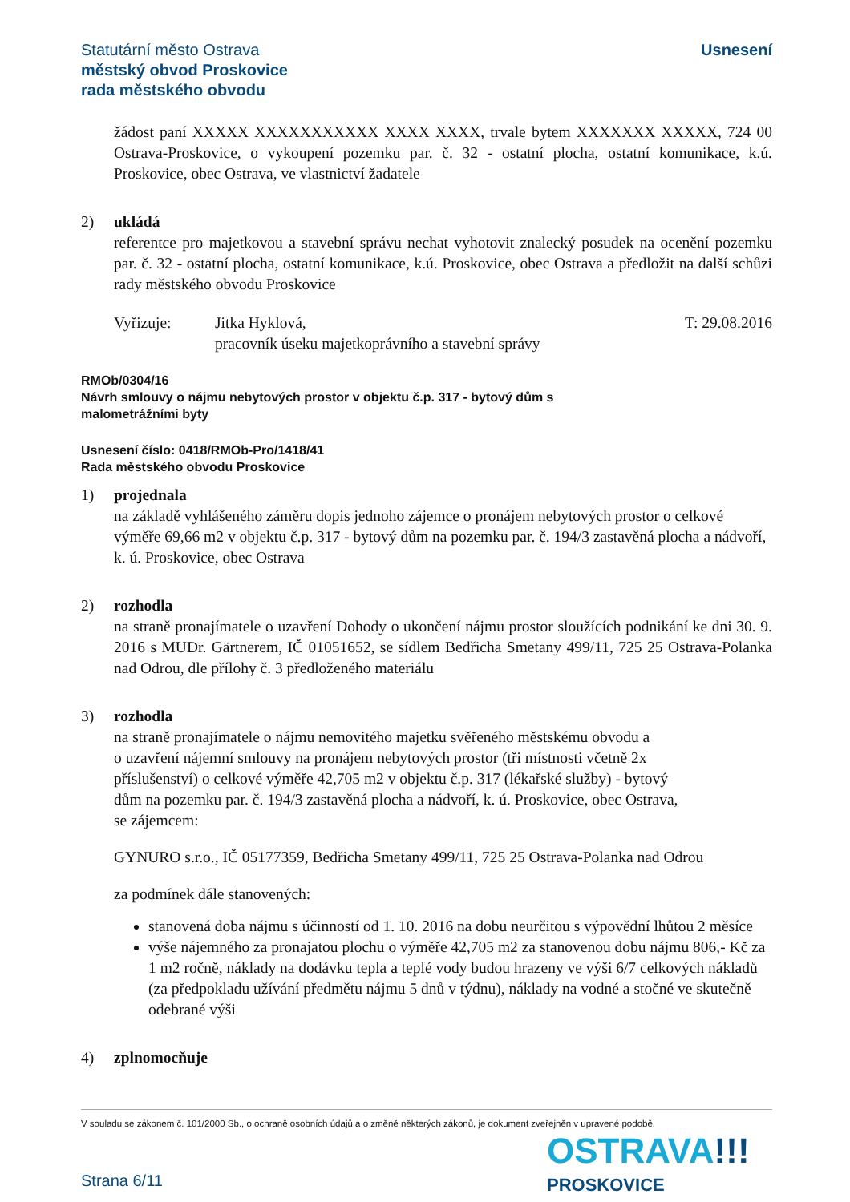Statutární město Ostrava
městský obvod Proskovice
rada městského obvodu
Usnesení
žádost paní XXXXX XXXXXXXXXXX XXXX XXXX, trvale bytem XXXXXXX XXXXX, 724 00 Ostrava-Proskovice, o vykoupení pozemku par. č. 32 - ostatní plocha, ostatní komunikace, k.ú. Proskovice, obec Ostrava, ve vlastnictví žadatele
2) ukládá
referentce pro majetkovou a stavební správu nechat vyhotovit znalecký posudek na ocenění pozemku par. č. 32 - ostatní plocha, ostatní komunikace, k.ú. Proskovice, obec Ostrava a předložit na další schůzi rady městského obvodu Proskovice
Vyřizuje: Jitka Hyklová,
pracovník úseku majetkoprávního a stavební správy
T: 29.08.2016
RMOb/0304/16
Návrh smlouvy o nájmu nebytových prostor v objektu č.p. 317 - bytový dům s
malometrážními byty
Usnesení číslo: 0418/RMOb-Pro/1418/41
Rada městského obvodu Proskovice
1) projednala
na základě vyhlášeného záměru dopis jednoho zájemce o pronájem nebytových prostor o celkové výměře 69,66 m2 v objektu č.p. 317 - bytový dům na pozemku par. č. 194/3 zastavěná plocha a nádvoří, k. ú. Proskovice, obec Ostrava
2) rozhodla
na straně pronajímatele o uzavření Dohody o ukončení nájmu prostor sloužících podnikání ke dni 30. 9. 2016 s MUDr. Gärtnerem, IČ 01051652, se sídlem Bedřicha Smetany 499/11, 725 25 Ostrava-Polanka nad Odrou, dle přílohy č. 3 předloženého materiálu
3) rozhodla
na straně pronajímatele o nájmu nemovitého majetku svěřeného městskému obvodu a
o uzavření nájemní smlouvy na pronájem nebytových prostor (tři místnosti včetně 2x
příslušenství) o celkové výměře 42,705 m2 v objektu č.p. 317 (lékařské služby) - bytový
dům na pozemku par. č. 194/3 zastavěná plocha a nádvoří, k. ú. Proskovice, obec Ostrava,
se zájemcem:
GYNURO s.r.o., IČ 05177359, Bedřicha Smetany 499/11, 725 25 Ostrava-Polanka nad Odrou
za podmínek dále stanovených:
stanovená doba nájmu s účinností od 1. 10. 2016 na dobu neurčitou s výpovědní lhůtou 2 měsíce
výše nájemného za pronajatou plochu o výměře 42,705 m2 za stanovenou dobu nájmu 806,- Kč za 1 m2 ročně, náklady na dodávku tepla a teplé vody budou hrazeny ve výši 6/7 celkových nákladů (za předpokladu užívání předmětu nájmu 5 dnů v týdnu), náklady na vodné a stočné ve skutečně odebrané výši
4) zplnomocňuje
V souladu se zákonem č. 101/2000 Sb., o ochraně osobních údajů a o změně některých zákonů, je dokument zveřejněn v upravené podobě.
Strana 6/11
OSTRAVA!!!
PROSKOVICE